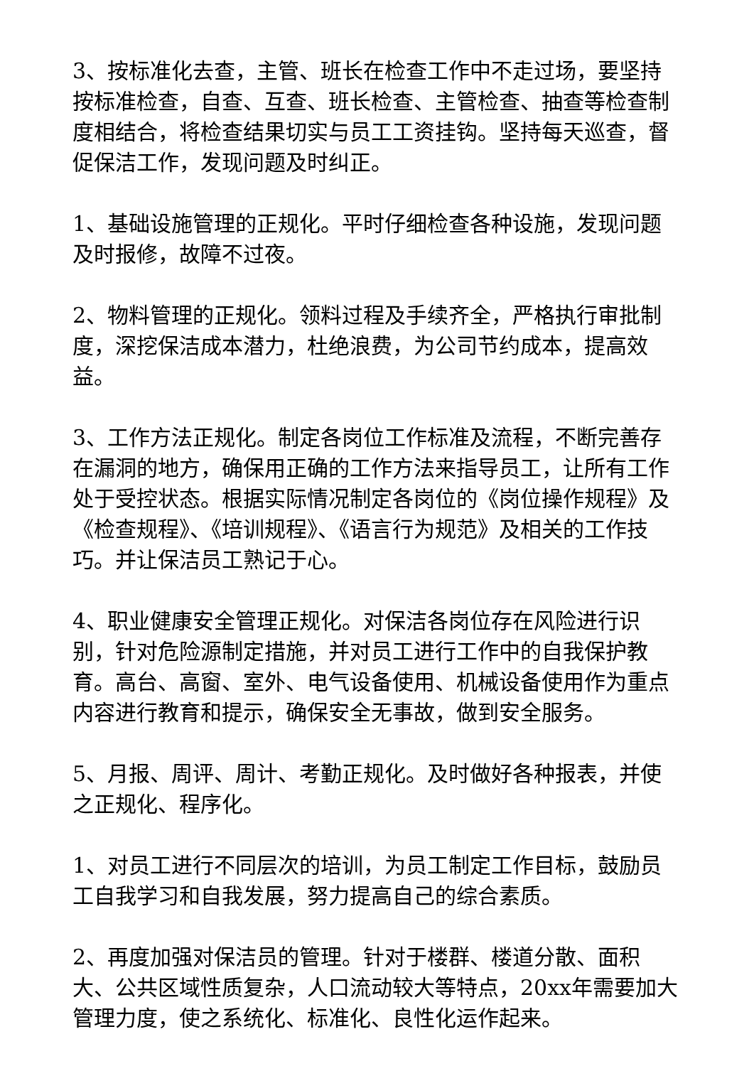3、按标准化去查，主管、班长在检查工作中不走过场，要坚持按标准检查，自查、互查、班长检查、主管检查、抽查等检查制度相结合，将检查结果切实与员工工资挂钩。坚持每天巡查，督促保洁工作，发现问题及时纠正。
1、基础设施管理的正规化。平时仔细检查各种设施，发现问题及时报修，故障不过夜。
2、物料管理的正规化。领料过程及手续齐全，严格执行审批制度，深挖保洁成本潜力，杜绝浪费，为公司节约成本，提高效益。
3、工作方法正规化。制定各岗位工作标准及流程，不断完善存在漏洞的地方，确保用正确的工作方法来指导员工，让所有工作处于受控状态。根据实际情况制定各岗位的《岗位操作规程》及《检查规程》、《培训规程》、《语言行为规范》及相关的工作技巧。并让保洁员工熟记于心。
4、职业健康安全管理正规化。对保洁各岗位存在风险进行识别，针对危险源制定措施，并对员工进行工作中的自我保护教育。高台、高窗、室外、电气设备使用、机械设备使用作为重点内容进行教育和提示，确保安全无事故，做到安全服务。
5、月报、周评、周计、考勤正规化。及时做好各种报表，并使之正规化、程序化。
1、对员工进行不同层次的培训，为员工制定工作目标，鼓励员工自我学习和自我发展，努力提高自己的综合素质。
2、再度加强对保洁员的管理。针对于楼群、楼道分散、面积大、公共区域性质复杂，人口流动较大等特点，20xx年需要加大管理力度，使之系统化、标准化、良性化运作起来。